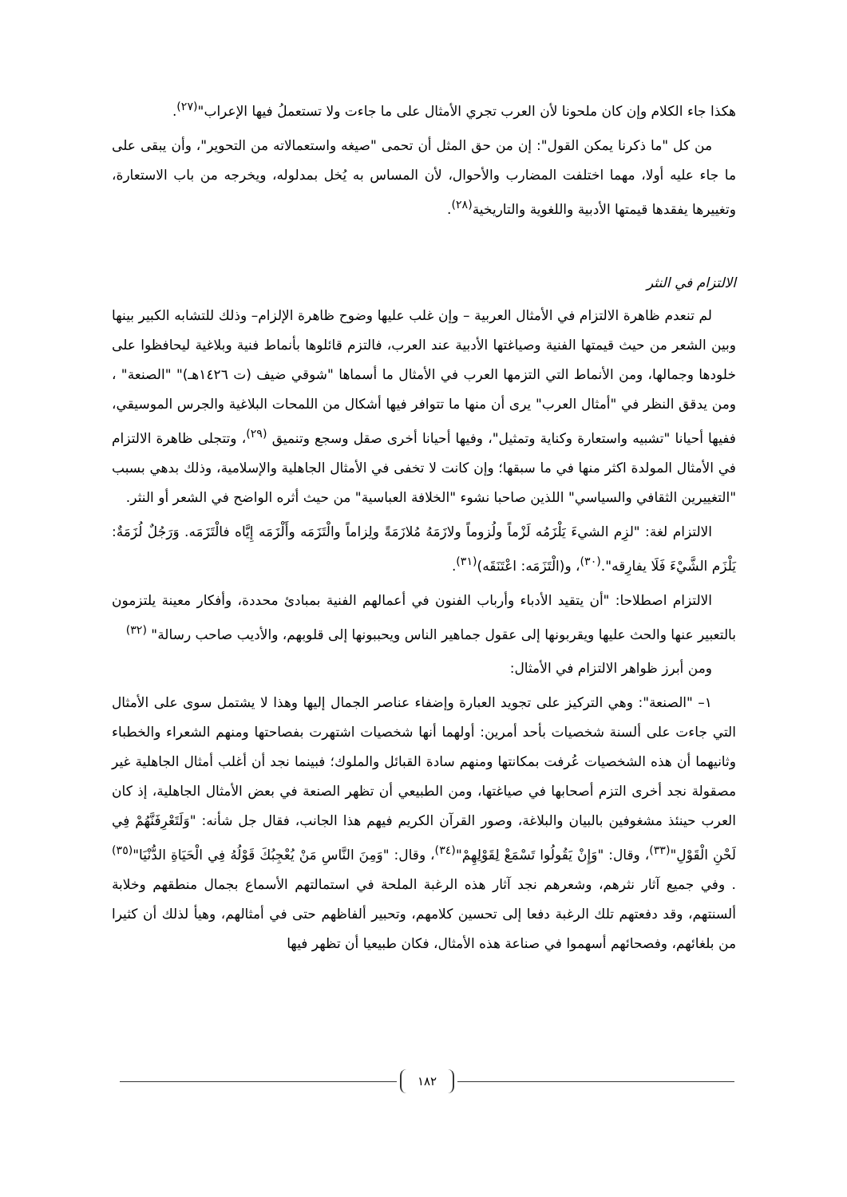هكذا جاء الكلام وإن كان ملحونا لأن العرب تجري الأمثال على ما جاءت ولا تستعملُ فيها الإعراب"<sup>(٢٧)</sup>.
من كل "ما ذكرنا يمكن القول": إن من حق المثل أن تحمى "صيغه واستعمالاته من التحوير"، وأن يبقى على ما جاء عليه أولا، مهما اختلفت المضارب والأحوال، لأن المساس به يُخل بمدلوله، ويخرجه من باب الاستعارة، وتغييرها يفقدها قيمتها الأدبية واللغوية والتاريخية<sup>(٢٨)</sup>.
الالتزام في النثر
لم تنعدم ظاهرة الالتزام في الأمثال العربية – وإن غلب عليها وضوح ظاهرة الإلزام– وذلك للتشابه الكبير بينها وبين الشعر من حيث قيمتها الفنية وصياغتها الأدبية عند العرب، فالتزم قائلوها بأنماط فنية وبلاغية ليحافظوا على خلودها وجمالها، ومن الأنماط التي التزمها العرب في الأمثال ما أسماها "شوقي ضيف (ت ١٤٢٦هـ)" "الصنعة" ، ومن يدقق النظر في "أمثال العرب" يرى أن منها ما تتوافر فيها أشكال من اللمحات البلاغية والجرس الموسيقي، ففيها أحيانا "تشبيه واستعارة وكناية وتمثيل"، وفيها أحيانا أخرى صقل وسجع وتنميق <sup>(٢٩)</sup>، وتتجلى ظاهرة الالتزام في الأمثال المولدة اكثر منها في ما سبقها؛ وإن كانت لا تخفى في الأمثال الجاهلية والإسلامية، وذلك بدهي بسبب "التغييرين الثقافي والسياسي" اللذين صاحبا نشوء "الخلافة العباسية" من حيث أثره الواضح في الشعر أو النثر.
الالتزام لغة: "لزِم الشيءَ يَلْزَمُه لَزْماً ولُزوماً ولازَمَهُ مُلازَمَةً ولِزاماً والْتَزَمَه وأَلْزَمَه إِيَّاه فالْتَزَمَه. وَرَجُلٌ لُزَمَةٌ: يَلْزَم الشَّيْءَ فَلَا يفارِقه".<sup>(٣٠)</sup>، و(الْتَزَمَه: اعْتَنَقَه)<sup>(٣١)</sup>.
الالتزام اصطلاحا: "أن يتقيد الأدباء وأرباب الفنون في أعمالهم الفنية بمبادئ محددة، وأفكار معينة يلتزمون بالتعبير عنها والحث عليها ويقربونها إلى عقول جماهير الناس ويحببونها إلى قلوبهم، والأديب صاحب رسالة" <sup>(٣٢)</sup>
ومن أبرز ظواهر الالتزام في الأمثال:
١– "الصنعة": وهي التركيز على تجويد العبارة وإضفاء عناصر الجمال إليها وهذا لا يشتمل سوى على الأمثال التي جاءت على ألسنة شخصيات بأحد أمرين: أولهما أنها شخصيات اشتهرت بفصاحتها ومنهم الشعراء والخطباء وثانيهما أن هذه الشخصيات عُرفت بمكانتها ومنهم سادة القبائل والملوك؛ فبينما نجد أن أغلب أمثال الجاهلية غير مصقولة نجد أخرى التزم أصحابها في صياغتها، ومن الطبيعي أن تظهر الصنعة في بعض الأمثال الجاهلية، إذ كان العرب حينئذ مشغوفين بالبيان والبلاغة، وصور القرآن الكريم فيهم هذا الجانب، فقال جل شأنه: "وَلَتَعْرِفَنَّهُمْ فِي لَحْنِ الْقَوْلِ"<sup>(٣٣)</sup>، وقال: "وَإِنْ يَقُولُوا تَسْمَعْ لِقَوْلِهِمْ"<sup>(٣٤)</sup>، وقال: "وَمِنَ النَّاسِ مَنْ يُعْجِبُكَ قَوْلُهُ فِي الْحَيَاةِ الدُّنْيَا"<sup>(٣٥)</sup> . وفي جميع آثار نثرهم، وشعرهم نجد آثار هذه الرغبة الملحة في استمالتهم الأسماع بجمال منطقهم وخلابة ألسنتهم، وقد دفعتهم تلك الرغبة دفعا إلى تحسين كلامهم، وتحبير ألفاظهم حتى في أمثالهم، وهيأ لذلك أن كثيرا من بلغائهم، وفصحائهم أسهموا في صناعة هذه الأمثال، فكان طبيعيا أن تظهر فيها
١٨٢